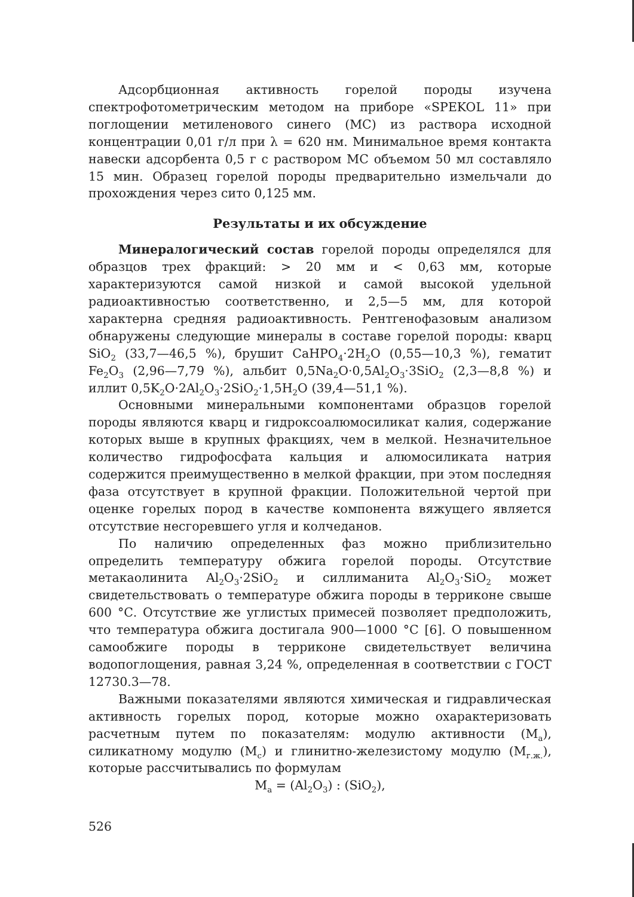Адсорбционная активность горелой породы изучена спектрофотометрическим методом на приборе «SPEKOL 11» при поглощении метиленового синего (МС) из раствора исходной концентрации 0,01 г/л при λ = 620 нм. Минимальное время контакта навески адсорбента 0,5 г с раствором МС объемом 50 мл составляло 15 мин. Образец горелой породы предварительно измельчали до прохождения через сито 0,125 мм.
Результаты и их обсуждение
Минералогический состав горелой породы определялся для образцов трех фракций: > 20 мм и < 0,63 мм, которые характеризуются самой низкой и самой высокой удельной радиоактивностью соответственно, и 2,5—5 мм, для которой характерна средняя радиоактивность. Рентгенофазовым анализом обнаружены следующие минералы в составе горелой породы: кварц SiO<sub>2</sub> (33,7—46,5 %), брушит CaHPO<sub>4</sub>·2H<sub>2</sub>O (0,55—10,3 %), гематит Fe<sub>2</sub>O<sub>3</sub> (2,96—7,79 %), альбит 0,5Na<sub>2</sub>O·0,5Al<sub>2</sub>O<sub>3</sub>·3SiO<sub>2</sub> (2,3—8,8 %) и иллит 0,5K<sub>2</sub>O·2Al<sub>2</sub>O<sub>3</sub>·2SiO<sub>2</sub>·1,5H<sub>2</sub>O (39,4—51,1 %).
Основными минеральными компонентами образцов горелой породы являются кварц и гидроксоалюмосиликат калия, содержание которых выше в крупных фракциях, чем в мелкой. Незначительное количество гидрофосфата кальция и алюмосиликата натрия содержится преимущественно в мелкой фракции, при этом последняя фаза отсутствует в крупной фракции. Положительной чертой при оценке горелых пород в качестве компонента вяжущего является отсутствие несгоревшего угля и колчеданов.
По наличию определенных фаз можно приблизительно определить температуру обжига горелой породы. Отсутствие метакаолинита Al<sub>2</sub>O<sub>3</sub>·2SiO<sub>2</sub> и силлиманита Al<sub>2</sub>O<sub>3</sub>·SiO<sub>2</sub> может свидетельствовать о температуре обжига породы в терриконе свыше 600 °С. Отсутствие же углистых примесей позволяет предположить, что температура обжига достигала 900—1000 °С [6]. О повышенном самообжиге породы в терриконе свидетельствует величина водопоглощения, равная 3,24 %, определенная в соответствии с ГОСТ 12730.3—78.
Важными показателями являются химическая и гидравлическая активность горелых пород, которые можно охарактеризовать расчетным путем по показателям: модулю активности (M<sub>а</sub>), силикатному модулю (M<sub>с</sub>) и глинитно-железистому модулю (M<sub>г.ж.</sub>), которые рассчитывались по формулам
M<sub>а</sub> = (Al<sub>2</sub>O<sub>3</sub>) : (SiO<sub>2</sub>),
526